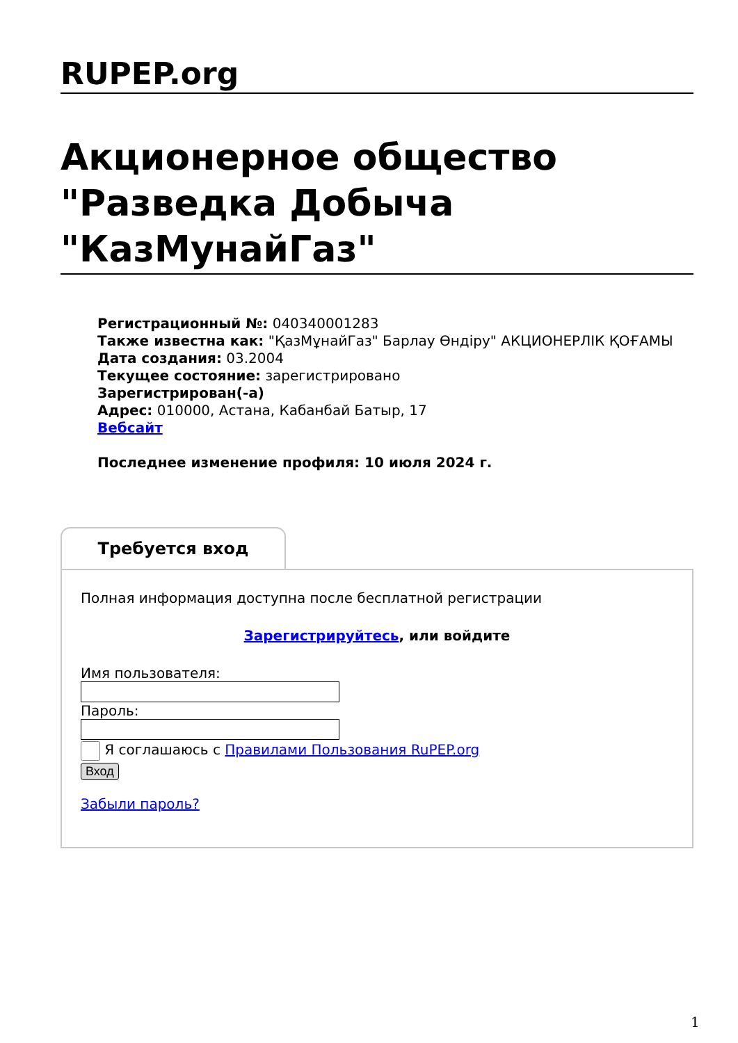RUPEP.org
Акционерное общество "Разведка Добыча "КазМунайГаз"
Регистрационный №: 040340001283
Также известна как: "ҚазМұнайГаз" Барлау Өндіру" АКЦИОНЕРЛІК ҚОҒАМЫ
Дата создания: 03.2004
Текущее состояние: зарегистрировано
Зарегистрирован(-а)
Адрес: 010000, Астана, Кабанбай Батыр, 17
Вебсайт
Последнее изменение профиля: 10 июля 2024 г.
Требуется вход
Полная информация доступна после бесплатной регистрации
Зарегистрируйтесь, или войдите
Имя пользователя:
Пароль:
Я соглашаюсь с Правилами Пользования RuPEP.org
Вход
Забыли пароль?
1